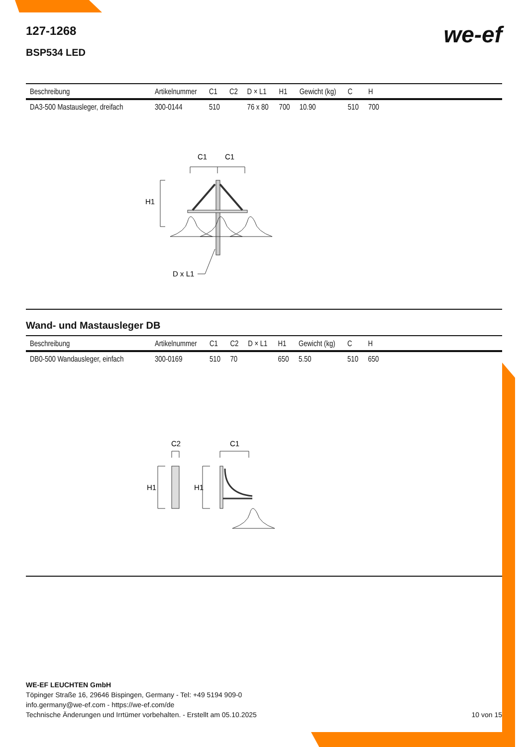we-ef
127-1268
BSP534 LED
| Beschreibung | Artikelnummer | C1 | C2 | D × L1 | H1 | Gewicht (kg) | C | H | |
| --- | --- | --- | --- | --- | --- | --- | --- | --- | --- |
| DA3-500 Mastausleger, dreifach | 300-0144 | 510 | | 76 x 80 | 700 | 10.90 | 510 | 700 | |
C1
C1
H1
D x L1
Wand- und Mastausleger DB
| Beschreibung | Artikelnummer | C1 | C2 | D × L1 | H1 | Gewicht (kg) | C | H | |
| --- | --- | --- | --- | --- | --- | --- | --- | --- | --- |
| DB0-500 Wandausleger, einfach | 300-0169 | 510 | 70 | | 650 | 5.50 | 510 | 650 | |
C2
H1
H1
C1
WE-EF LEUCHTEN GmbH
Töpinger Straße 16, 29646 Bispingen, Germany - Tel: +49 5194 909-0
info.germany@we-ef.com - https://we-ef.com/de
Technische Änderungen und Irrtümer vorbehalten. - Erstellt am 05.10.2025
10 von 15